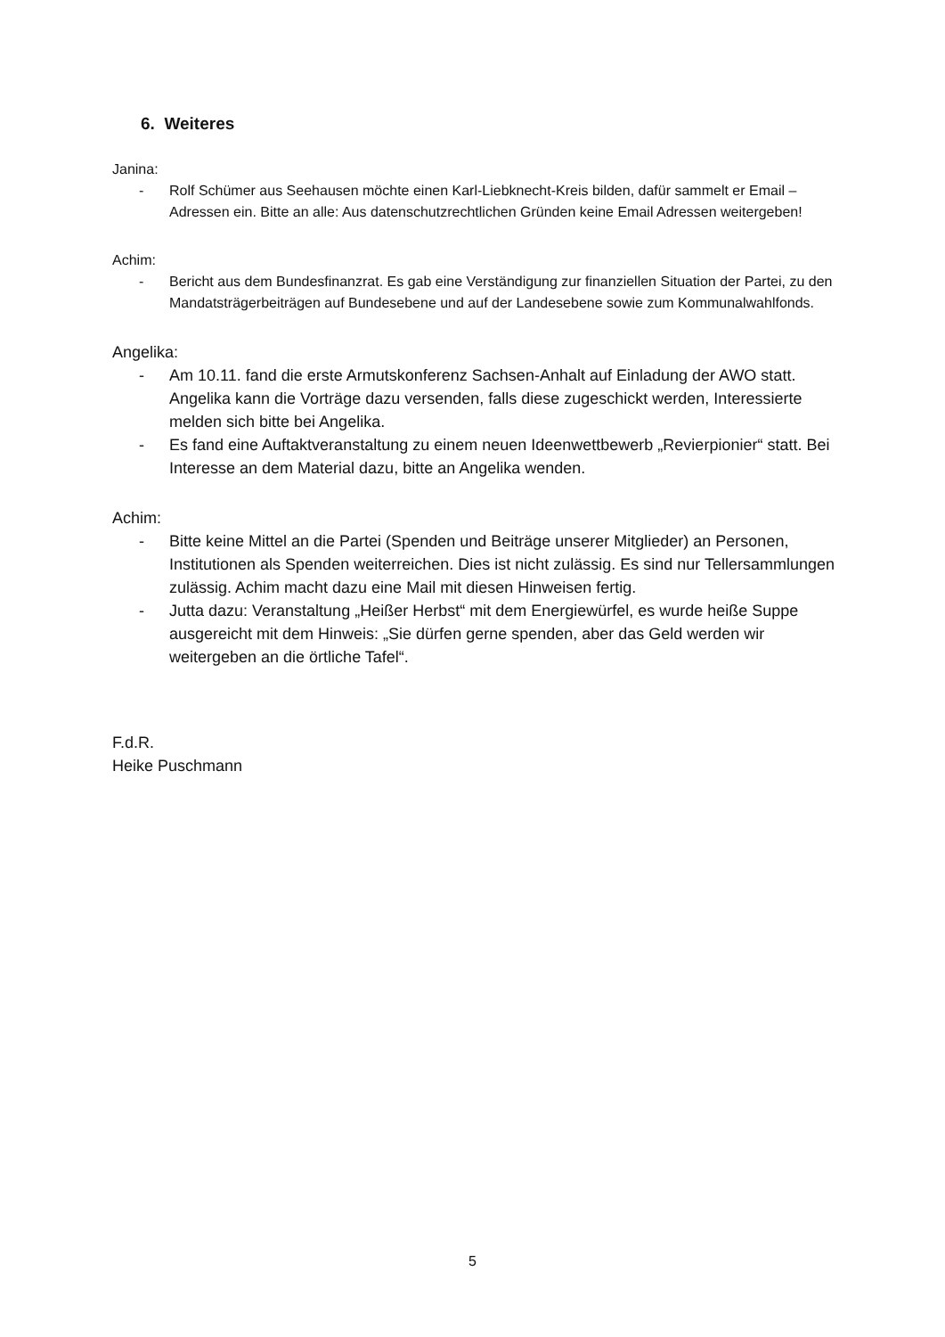6. Weiteres
Janina:
- Rolf Schümer aus Seehausen möchte einen Karl-Liebknecht-Kreis bilden, dafür sammelt er Email – Adressen ein. Bitte an alle: Aus datenschutzrechtlichen Gründen keine Email Adressen weitergeben!
Achim:
- Bericht aus dem Bundesfinanzrat. Es gab eine Verständigung zur finanziellen Situation der Partei, zu den Mandatsträgerbeiträgen auf Bundesebene und auf der Landesebene sowie zum Kommunalwahlfonds.
Angelika:
- Am 10.11. fand die erste Armutskonferenz Sachsen-Anhalt auf Einladung der AWO statt. Angelika kann die Vorträge dazu versenden, falls diese zugeschickt werden, Interessierte melden sich bitte bei Angelika.
- Es fand eine Auftaktveranstaltung zu einem neuen Ideenwettbewerb „Revierpionier“ statt. Bei Interesse an dem Material dazu, bitte an Angelika wenden.
Achim:
- Bitte keine Mittel an die Partei (Spenden und Beiträge unserer Mitglieder) an Personen, Institutionen als Spenden weiterreichen. Dies ist nicht zulässig. Es sind nur Tellersammlungen zulässig. Achim macht dazu eine Mail mit diesen Hinweisen fertig.
- Jutta dazu: Veranstaltung „Heißer Herbst“ mit dem Energiewürfel, es wurde heiße Suppe ausgereicht mit dem Hinweis: „Sie dürfen gerne spenden, aber das Geld werden wir weitergeben an die örtliche Tafel“.
F.d.R.
Heike Puschmann
5